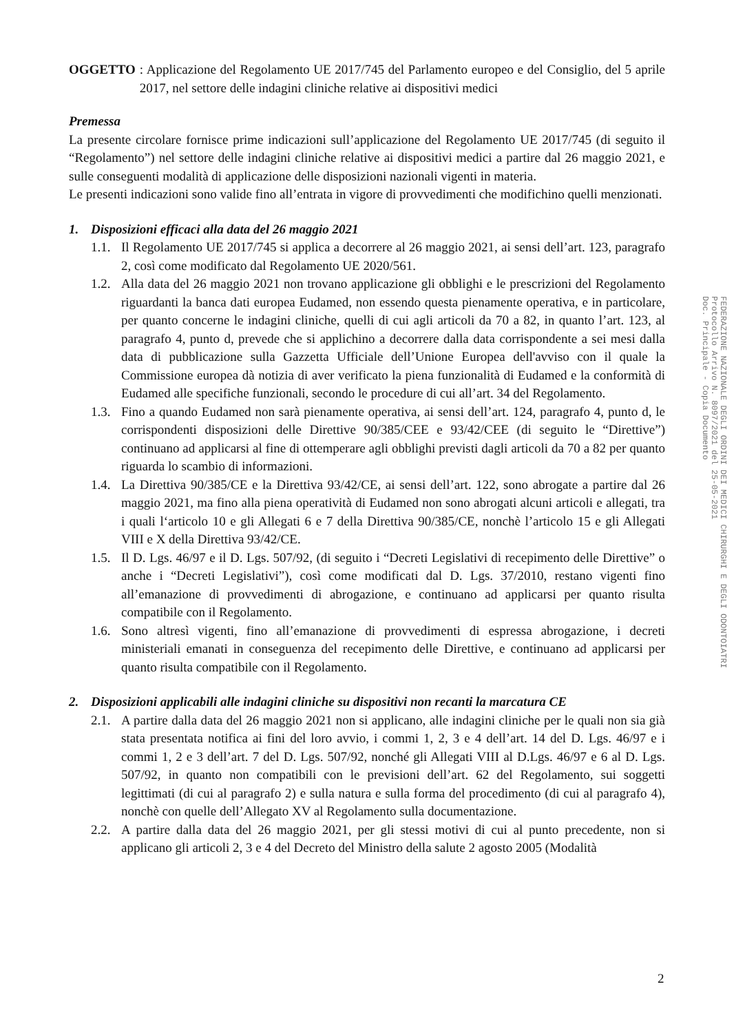OGGETTO : Applicazione del Regolamento UE 2017/745 del Parlamento europeo e del Consiglio, del 5 aprile 2017, nel settore delle indagini cliniche relative ai dispositivi medici
Premessa
La presente circolare fornisce prime indicazioni sull’applicazione del Regolamento UE 2017/745 (di seguito il “Regolamento”) nel settore delle indagini cliniche relative ai dispositivi medici a partire dal 26 maggio 2021, e sulle conseguenti modalità di applicazione delle disposizioni nazionali vigenti in materia.
Le presenti indicazioni sono valide fino all’entrata in vigore di provvedimenti che modifichino quelli menzionati.
1. Disposizioni efficaci alla data del 26 maggio 2021
1.1.
Il Regolamento UE 2017/745 si applica a decorrere al 26 maggio 2021, ai sensi dell’art. 123, paragrafo 2, così come modificato dal Regolamento UE 2020/561.
1.2.
Alla data del 26 maggio 2021 non trovano applicazione gli obblighi e le prescrizioni del Regolamento riguardanti la banca dati europea Eudamed, non essendo questa pienamente operativa, e in particolare, per quanto concerne le indagini cliniche, quelli di cui agli articoli da 70 a 82, in quanto l’art. 123, al paragrafo 4, punto d, prevede che si applichino a decorrere dalla data corrispondente a sei mesi dalla data di pubblicazione sulla Gazzetta Ufficiale dell’Unione Europea dell'avviso con il quale la Commissione europea dà notizia di aver verificato la piena funzionalità di Eudamed e la conformità di Eudamed alle specifiche funzionali, secondo le procedure di cui all’art. 34 del Regolamento.
1.3.
Fino a quando Eudamed non sarà pienamente operativa, ai sensi dell’art. 124, paragrafo 4, punto d, le corrispondenti disposizioni delle Direttive 90/385/CEE e 93/42/CEE (di seguito le “Direttive”) continuano ad applicarsi al fine di ottemperare agli obblighi previsti dagli articoli da 70 a 82 per quanto riguarda lo scambio di informazioni.
1.4.
La Direttiva 90/385/CE e la Direttiva 93/42/CE, ai sensi dell’art. 122, sono abrogate a partire dal 26 maggio 2021, ma fino alla piena operatività di Eudamed non sono abrogati alcuni articoli e allegati, tra i quali l‘articolo 10 e gli Allegati 6 e 7 della Direttiva 90/385/CE, nonchè l’articolo 15 e gli Allegati VIII e X della Direttiva 93/42/CE.
1.5.
Il D. Lgs. 46/97 e il D. Lgs. 507/92, (di seguito i “Decreti Legislativi di recepimento delle Direttive” o anche i “Decreti Legislativi”), così come modificati dal D. Lgs. 37/2010, restano vigenti fino all’emanazione di provvedimenti di abrogazione, e continuano ad applicarsi per quanto risulta compatibile con il Regolamento.
1.6.
Sono altresì vigenti, fino all’emanazione di provvedimenti di espressa abrogazione, i decreti ministeriali emanati in conseguenza del recepimento delle Direttive, e continuano ad applicarsi per quanto risulta compatibile con il Regolamento.
2. Disposizioni applicabili alle indagini cliniche su dispositivi non recanti la marcatura CE
2.1.
A partire dalla data del 26 maggio 2021 non si applicano, alle indagini cliniche per le quali non sia già stata presentata notifica ai fini del loro avvio, i commi 1, 2, 3 e 4 dell’art. 14 del D. Lgs. 46/97 e i commi 1, 2 e 3 dell’art. 7 del D. Lgs. 507/92, nonché gli Allegati VIII al D.Lgs. 46/97 e 6 al D. Lgs. 507/92, in quanto non compatibili con le previsioni dell’art. 62 del Regolamento, sui soggetti legittimati (di cui al paragrafo 2) e sulla natura e sulla forma del procedimento (di cui al paragrafo 4), nonchè con quelle dell’Allegato XV al Regolamento sulla documentazione.
2.2.
A partire dalla data del 26 maggio 2021, per gli stessi motivi di cui al punto precedente, non si applicano gli articoli 2, 3 e 4 del Decreto del Ministro della salute 2 agosto 2005 (Modalità
FEDERAZIONE NAZIONALE DEGLI ORDINI DEI MEDICI CHIRURGHI E DEGLI ODONTOIATRI
Protocollo Arrivo N. 8097/2021 del 25-05-2021
Doc. Principale - Copia Documento
2